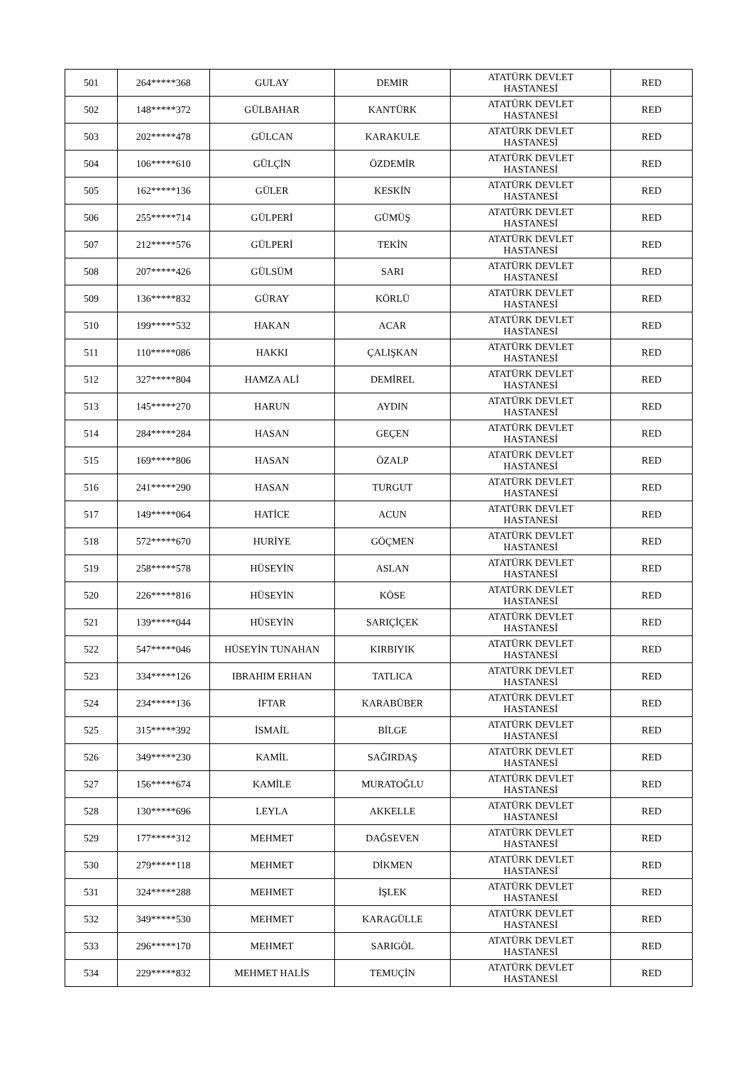| 501 | 264*****368 | GULAY | DEMIR | ATATÜRK DEVLET HASTANESİ | RED |
| 502 | 148*****372 | GÜLBAHAR | KANTÜRK | ATATÜRK DEVLET HASTANESİ | RED |
| 503 | 202*****478 | GÜLCAN | KARAKULE | ATATÜRK DEVLET HASTANESİ | RED |
| 504 | 106*****610 | GÜLÇİN | ÖZDEMİR | ATATÜRK DEVLET HASTANESİ | RED |
| 505 | 162*****136 | GÜLER | KESKİN | ATATÜRK DEVLET HASTANESİ | RED |
| 506 | 255*****714 | GÜLPERİ | GÜMÜŞ | ATATÜRK DEVLET HASTANESİ | RED |
| 507 | 212*****576 | GÜLPERİ | TEKİN | ATATÜRK DEVLET HASTANESİ | RED |
| 508 | 207*****426 | GÜLSÜM | SARI | ATATÜRK DEVLET HASTANESİ | RED |
| 509 | 136*****832 | GÜRAY | KÖRLÜ | ATATÜRK DEVLET HASTANESİ | RED |
| 510 | 199*****532 | HAKAN | ACAR | ATATÜRK DEVLET HASTANESİ | RED |
| 511 | 110*****086 | HAKKI | ÇALIŞKAN | ATATÜRK DEVLET HASTANESİ | RED |
| 512 | 327*****804 | HAMZA ALİ | DEMİREL | ATATÜRK DEVLET HASTANESİ | RED |
| 513 | 145*****270 | HARUN | AYDIN | ATATÜRK DEVLET HASTANESİ | RED |
| 514 | 284*****284 | HASAN | GEÇEN | ATATÜRK DEVLET HASTANESİ | RED |
| 515 | 169*****806 | HASAN | ÖZALP | ATATÜRK DEVLET HASTANESİ | RED |
| 516 | 241*****290 | HASAN | TURGUT | ATATÜRK DEVLET HASTANESİ | RED |
| 517 | 149*****064 | HATİCE | ACUN | ATATÜRK DEVLET HASTANESİ | RED |
| 518 | 572*****670 | HURİYE | GÖÇMEN | ATATÜRK DEVLET HASTANESİ | RED |
| 519 | 258*****578 | HÜSEYİN | ASLAN | ATATÜRK DEVLET HASTANESİ | RED |
| 520 | 226*****816 | HÜSEYİN | KÖSE | ATATÜRK DEVLET HASTANESİ | RED |
| 521 | 139*****044 | HÜSEYİN | SARIÇİÇEK | ATATÜRK DEVLET HASTANESİ | RED |
| 522 | 547*****046 | HÜSEYİN TUNAHAN | KIRBIYIK | ATATÜRK DEVLET HASTANESİ | RED |
| 523 | 334*****126 | IBRAHIM ERHAN | TATLICA | ATATÜRK DEVLET HASTANESİ | RED |
| 524 | 234*****136 | İFTAR | KARABÜBER | ATATÜRK DEVLET HASTANESİ | RED |
| 525 | 315*****392 | İSMAİL | BİLGE | ATATÜRK DEVLET HASTANESİ | RED |
| 526 | 349*****230 | KAMİL | SAĞIRDAŞ | ATATÜRK DEVLET HASTANESİ | RED |
| 527 | 156*****674 | KAMİLE | MURATOĞLU | ATATÜRK DEVLET HASTANESİ | RED |
| 528 | 130*****696 | LEYLA | AKKELLE | ATATÜRK DEVLET HASTANESİ | RED |
| 529 | 177*****312 | MEHMET | DAĞSEVEN | ATATÜRK DEVLET HASTANESİ | RED |
| 530 | 279*****118 | MEHMET | DİKMEN | ATATÜRK DEVLET HASTANESİ | RED |
| 531 | 324*****288 | MEHMET | İŞLEK | ATATÜRK DEVLET HASTANESİ | RED |
| 532 | 349*****530 | MEHMET | KARAGÜLLE | ATATÜRK DEVLET HASTANESİ | RED |
| 533 | 296*****170 | MEHMET | SARIGÖL | ATATÜRK DEVLET HASTANESİ | RED |
| 534 | 229*****832 | MEHMET HALİS | TEMUÇİN | ATATÜRK DEVLET HASTANESİ | RED |